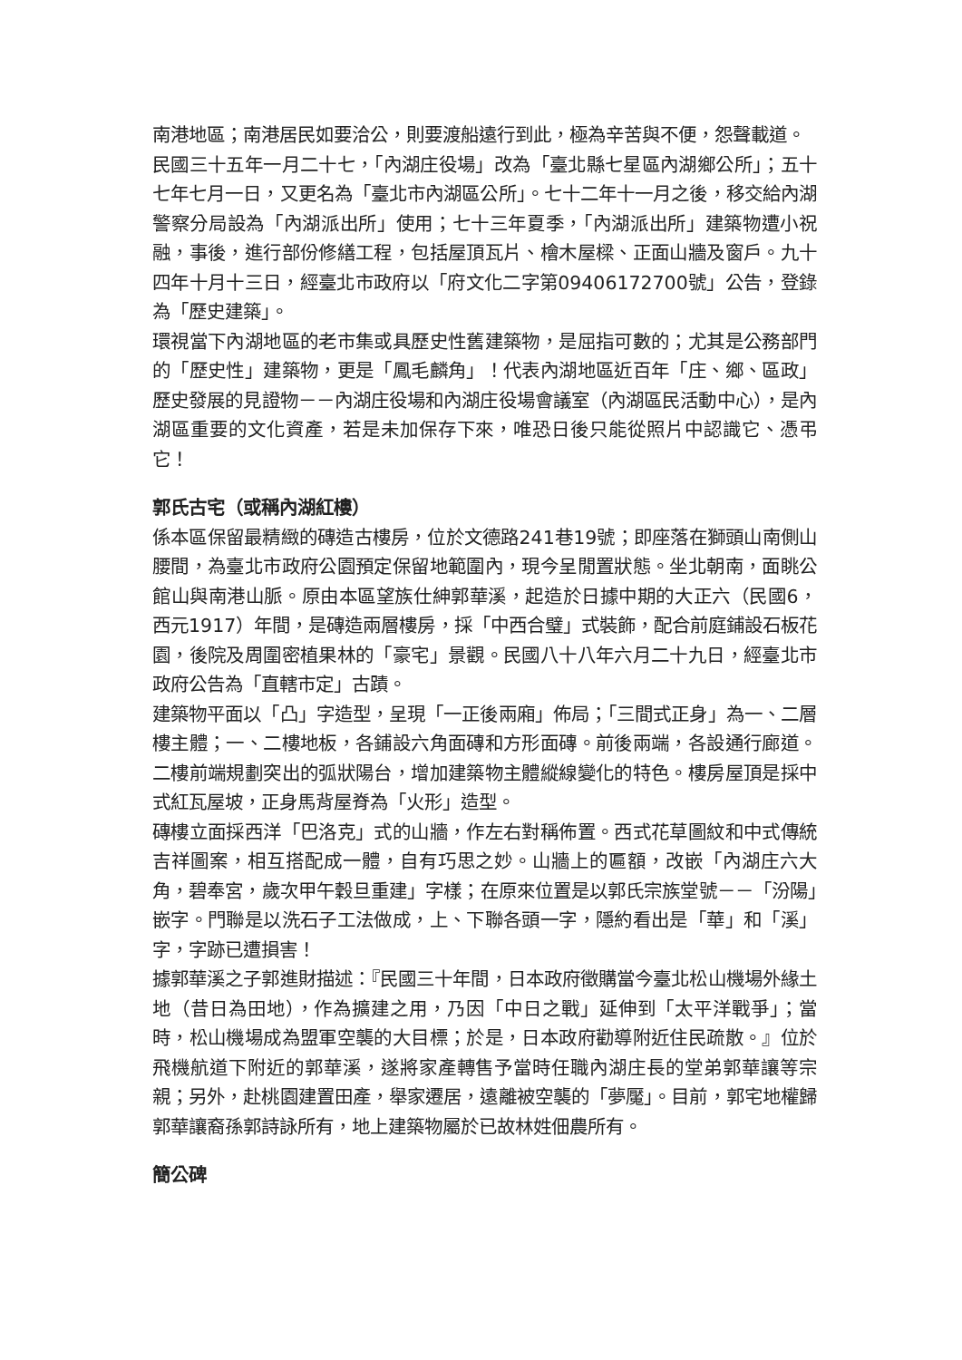南港地區；南港居民如要洽公，則要渡船遠行到此，極為辛苦與不便，怨聲載道。
民國三十五年一月二十七，「內湖庄役場」改為「臺北縣七星區內湖鄉公所」；五十七年七月一日，又更名為「臺北市內湖區公所」。七十二年十一月之後，移交給內湖警察分局設為「內湖派出所」使用；七十三年夏季，「內湖派出所」建築物遭小祝融，事後，進行部份修繕工程，包括屋頂瓦片、檜木屋樑、正面山牆及窗戶。九十四年十月十三日，經臺北市政府以「府文化二字第09406172700號」公告，登錄為「歷史建築」。
環視當下內湖地區的老市集或具歷史性舊建築物，是屈指可數的；尤其是公務部門的「歷史性」建築物，更是「鳳毛麟角」！代表內湖地區近百年「庄、鄉、區政」歷史發展的見證物－－內湖庄役場和內湖庄役場會議室（內湖區民活動中心），是內湖區重要的文化資產，若是未加保存下來，唯恐日後只能從照片中認識它、憑弔它！
郭氏古宅（或稱內湖紅樓）
係本區保留最精緻的磚造古樓房，位於文德路241巷19號；即座落在獅頭山南側山腰間，為臺北市政府公園預定保留地範圍內，現今呈閒置狀態。坐北朝南，面眺公館山與南港山脈。原由本區望族仕紳郭華溪，起造於日據中期的大正六（民國6，西元1917）年間，是磚造兩層樓房，採「中西合璧」式裝飾，配合前庭鋪設石板花園，後院及周圍密植果林的「豪宅」景觀。民國八十八年六月二十九日，經臺北市政府公告為「直轄市定」古蹟。
建築物平面以「凸」字造型，呈現「一正後兩廂」佈局；「三間式正身」為一、二層樓主體；一、二樓地板，各鋪設六角面磚和方形面磚。前後兩端，各設通行廊道。二樓前端規劃突出的弧狀陽台，增加建築物主體縱線變化的特色。樓房屋頂是採中式紅瓦屋坡，正身馬背屋脊為「火形」造型。
磚樓立面採西洋「巴洛克」式的山牆，作左右對稱佈置。西式花草圖紋和中式傳統吉祥圖案，相互搭配成一體，自有巧思之妙。山牆上的匾額，改嵌「內湖庄六大角，碧奉宮，歲次甲午穀旦重建」字樣；在原來位置是以郭氏宗族堂號－－「汾陽」嵌字。門聯是以洗石子工法做成，上、下聯各頭一字，隱約看出是「華」和「溪」字，字跡已遭損害！
據郭華溪之子郭進財描述：『民國三十年間，日本政府徵購當今臺北松山機場外緣土地（昔日為田地），作為擴建之用，乃因「中日之戰」延伸到「太平洋戰爭」；當時，松山機場成為盟軍空襲的大目標；於是，日本政府勸導附近住民疏散。』位於飛機航道下附近的郭華溪，遂將家產轉售予當時任職內湖庄長的堂弟郭華讓等宗親；另外，赴桃園建置田產，舉家遷居，遠離被空襲的「夢魘」。目前，郭宅地權歸郭華讓裔孫郭詩詠所有，地上建築物屬於已故林姓佃農所有。
簡公碑